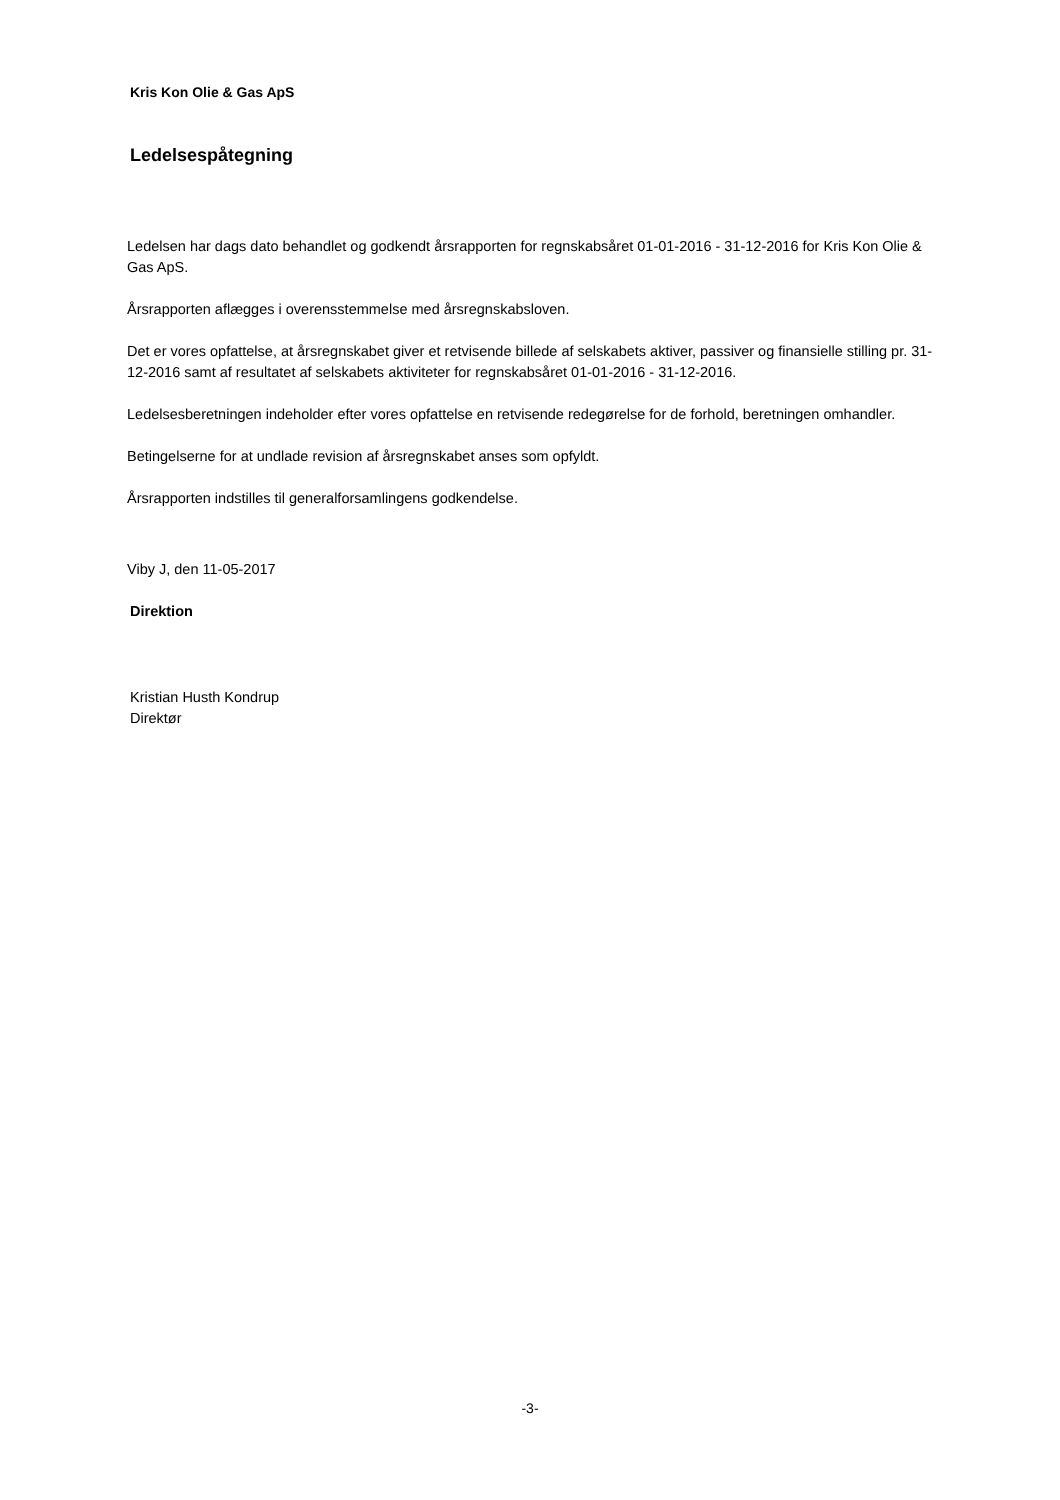Kris Kon Olie & Gas ApS
Ledelsespåtegning
Ledelsen har dags dato behandlet og godkendt årsrapporten for regnskabsåret 01-01-2016 - 31-12-2016 for Kris Kon Olie & Gas ApS.
Årsrapporten aflægges i overensstemmelse med årsregnskabsloven.
Det er vores opfattelse, at årsregnskabet giver et retvisende billede af selskabets aktiver, passiver og finansielle stilling pr. 31-12-2016 samt af resultatet af selskabets aktiviteter for regnskabsåret 01-01-2016 - 31-12-2016.
Ledelsesberetningen indeholder efter vores opfattelse en retvisende redegørelse for de forhold, beretningen omhandler.
Betingelserne for at undlade revision af årsregnskabet anses som opfyldt.
Årsrapporten indstilles til generalforsamlingens godkendelse.
Viby J, den 11-05-2017
Direktion
Kristian Husth Kondrup
Direktør
-3-